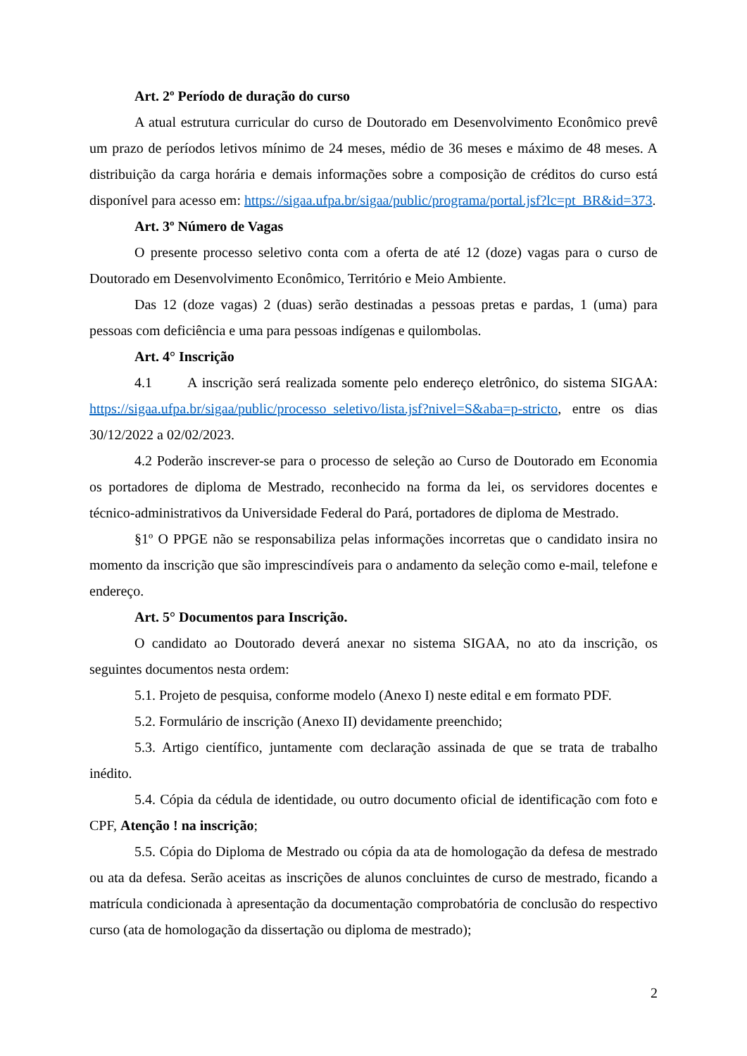Art. 2º Período de duração do curso
A atual estrutura curricular do curso de Doutorado em Desenvolvimento Econômico prevê um prazo de períodos letivos mínimo de 24 meses, médio de 36 meses e máximo de 48 meses. A distribuição da carga horária e demais informações sobre a composição de créditos do curso está disponível para acesso em: https://sigaa.ufpa.br/sigaa/public/programa/portal.jsf?lc=pt_BR&id=373.
Art. 3º Número de Vagas
O presente processo seletivo conta com a oferta de até 12 (doze) vagas para o curso de Doutorado em Desenvolvimento Econômico, Território e Meio Ambiente.
Das 12 (doze vagas) 2 (duas) serão destinadas a pessoas pretas e pardas, 1 (uma) para pessoas com deficiência e uma para pessoas indígenas e quilombolas.
Art. 4° Inscrição
4.1 A inscrição será realizada somente pelo endereço eletrônico, do sistema SIGAA: https://sigaa.ufpa.br/sigaa/public/processo_seletivo/lista.jsf?nivel=S&aba=p-stricto, entre os dias 30/12/2022 a 02/02/2023.
4.2 Poderão inscrever-se para o processo de seleção ao Curso de Doutorado em Economia os portadores de diploma de Mestrado, reconhecido na forma da lei, os servidores docentes e técnico-administrativos da Universidade Federal do Pará, portadores de diploma de Mestrado.
§1º O PPGE não se responsabiliza pelas informações incorretas que o candidato insira no momento da inscrição que são imprescindíveis para o andamento da seleção como e-mail, telefone e endereço.
Art. 5° Documentos para Inscrição.
O candidato ao Doutorado deverá anexar no sistema SIGAA, no ato da inscrição, os seguintes documentos nesta ordem:
5.1. Projeto de pesquisa, conforme modelo (Anexo I) neste edital e em formato PDF.
5.2. Formulário de inscrição (Anexo II) devidamente preenchido;
5.3. Artigo científico, juntamente com declaração assinada de que se trata de trabalho inédito.
5.4. Cópia da cédula de identidade, ou outro documento oficial de identificação com foto e CPF, Atenção ! na inscrição;
5.5. Cópia do Diploma de Mestrado ou cópia da ata de homologação da defesa de mestrado ou ata da defesa. Serão aceitas as inscrições de alunos concluintes de curso de mestrado, ficando a matrícula condicionada à apresentação da documentação comprobatória de conclusão do respectivo curso (ata de homologação da dissertação ou diploma de mestrado);
2